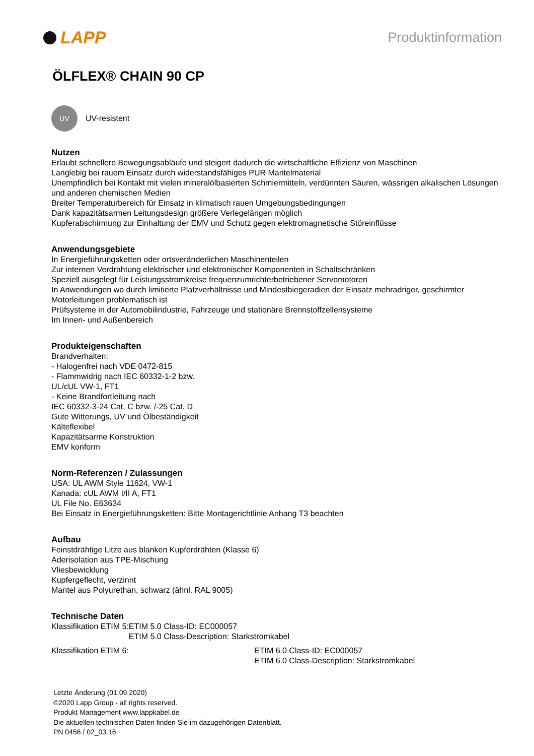LAPP
Produktinformation
ÖLFLEX® CHAIN 90 CP
UV
UV-resistent
Nutzen
Erlaubt schnellere Bewegungsabläufe und steigert dadurch die wirtschaftliche Effizienz von Maschinen
Langlebig bei rauem Einsatz durch widerstandsfähiges PUR Mantelmaterial
Unempfindlich bei Kontakt mit vielen mineralölbasierten Schmiermitteln, verdünnten Säuren, wässrigen alkalischen Lösungen und anderen chemischen Medien
Breiter Temperaturbereich für Einsatz in klimatisch rauen Umgebungsbedingungen
Dank kapazitätsarmen Leitungsdesign größere Verlegelängen möglich
Kupferabschirmung zur Einhaltung der EMV und Schutz gegen elektromagnetische Störeinflüsse
Anwendungsgebiete
In Energieführungsketten oder ortsveränderlichen Maschinenteilen
Zur internen Verdrahtung elektrischer und elektronischer Komponenten in Schaltschränken
Speziell ausgelegt für Leistungsstromkreise frequenzumrichterbetriebener Servomotoren
In Anwendungen wo durch limitierte Platzverhältnisse und Mindestbiegeradien der Einsatz mehradriger, geschirmter Motorleitungen problematisch ist
Prüfsysteme in der Automobilindustrie, Fahrzeuge und stationäre Brennstoffzellensysteme
Im Innen- und Außenbereich
Produkteigenschaften
Brandverhalten:
- Halogenfrei nach VDE 0472-815
- Flammwidrig nach IEC 60332-1-2 bzw.
UL/cUL VW-1, FT1
- Keine Brandfortleitung nach
IEC 60332-3-24 Cat. C bzw. /-25 Cat. D
Gute Witterungs, UV und Ölbeständigkeit
Kälteflexibel
Kapazitätsarme Konstruktion
EMV konform
Norm-Referenzen / Zulassungen
USA: UL AWM Style 11624, VW-1
Kanada: cUL AWM I/II A, FT1
UL File No. E63634
Bei Einsatz in Energieführungsketten: Bitte Montagerichtlinie Anhang T3 beachten
Aufbau
Feinstdrähtige Litze aus blanken Kupferdrähten (Klasse 6)
Aderisolation aus TPE-Mischung
Vliesbewicklung
Kupfergeflecht, verzinnt
Mantel aus Polyurethan, schwarz (ähnl. RAL 9005)
Technische Daten
Klassifikation ETIM 5: ETIM 5.0 Class-ID: EC000057
ETIM 5.0 Class-Description: Starkstromkabel
Klassifikation ETIM 6: ETIM 6.0 Class-ID: EC000057
ETIM 6.0 Class-Description: Starkstromkabel
Letzte Änderung (01.09.2020)
©2020 Lapp Group - all rights reserved.
Produkt Management www.lappkabel.de
Die aktuellen technischen Daten finden Sie im dazugehörigen Datenblatt.
PN 0456 / 02_03.16